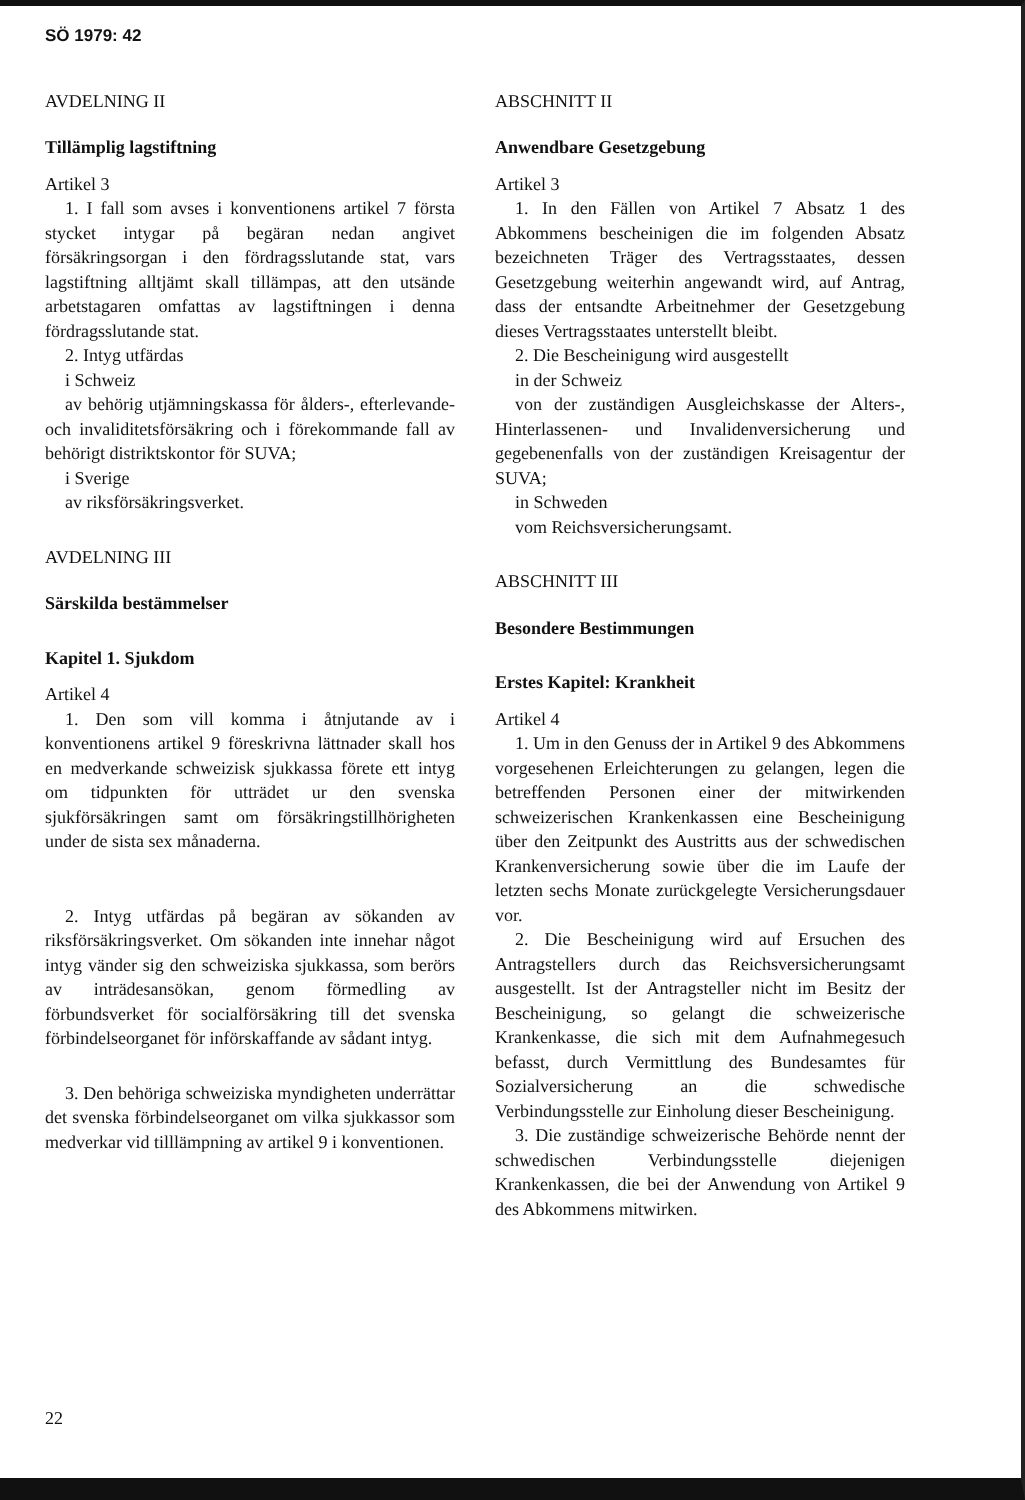SÖ 1979: 42
AVDELNING II
Tillämplig lagstiftning
Artikel 3
1. I fall som avses i konventionens artikel 7 första stycket intygar på begäran nedan angivet försäkringsorgan i den fördragsslutande stat, vars lagstiftning alltjämt skall tillämpas, att den utsände arbetstagaren omfattas av lagstiftningen i denna fördragsslutande stat.
2. Intyg utfärdas
i Schweiz
av behörig utjämningskassa för ålders-, efterlevande- och invaliditetsförsäkring och i förekommande fall av behörigt distriktskontor för SUVA;
i Sverige
av riksförsäkringsverket.
AVDELNING III
Särskilda bestämmelser
Kapitel 1. Sjukdom
Artikel 4
1. Den som vill komma i åtnjutande av i konventionens artikel 9 föreskrivna lättnader skall hos en medverkande schweizisk sjukkassa förete ett intyg om tidpunkten för utträdet ur den svenska sjukförsäkringen samt om försäkringstillhörigheten under de sista sex månaderna.
2. Intyg utfärdas på begäran av sökanden av riksförsäkringsverket. Om sökanden inte innehar något intyg vänder sig den schweiziska sjukkassa, som berörs av inträdesansökan, genom förmedling av förbundsverket för socialförsäkring till det svenska förbindelseorganet för införskaffande av sådant intyg.
3. Den behöriga schweiziska myndigheten underrättar det svenska förbindelseorganet om vilka sjukkassor som medverkar vid tilllämpning av artikel 9 i konventionen.
ABSCHNITT II
Anwendbare Gesetzgebung
Artikel 3
1. In den Fällen von Artikel 7 Absatz 1 des Abkommens bescheinigen die im folgenden Absatz bezeichneten Träger des Vertragsstaates, dessen Gesetzgebung weiterhin angewandt wird, auf Antrag, dass der entsandte Arbeitnehmer der Gesetzgebung dieses Vertragsstaates unterstellt bleibt.
2. Die Bescheinigung wird ausgestellt
in der Schweiz
von der zuständigen Ausgleichskasse der Alters-, Hinterlassenen- und Invalidenversicherung und gegebenenfalls von der zuständigen Kreisagentur der SUVA;
in Schweden
vom Reichsversicherungsamt.
ABSCHNITT III
Besondere Bestimmungen
Erstes Kapitel: Krankheit
Artikel 4
1. Um in den Genuss der in Artikel 9 des Abkommens vorgesehenen Erleichterungen zu gelangen, legen die betreffenden Personen einer der mitwirkenden schweizerischen Krankenkassen eine Bescheinigung über den Zeitpunkt des Austritts aus der schwedischen Krankenversicherung sowie über die im Laufe der letzten sechs Monate zurückgelegte Versicherungsdauer vor.
2. Die Bescheinigung wird auf Ersuchen des Antragstellers durch das Reichsversicherungsamt ausgestellt. Ist der Antragsteller nicht im Besitz der Bescheinigung, so gelangt die schweizerische Krankenkasse, die sich mit dem Aufnahmegesuch befasst, durch Vermittlung des Bundesamtes für Sozialversicherung an die schwedische Verbindungsstelle zur Einholung dieser Bescheinigung.
3. Die zuständige schweizerische Behörde nennt der schwedischen Verbindungsstelle diejenigen Krankenkassen, die bei der Anwendung von Artikel 9 des Abkommens mitwirken.
22